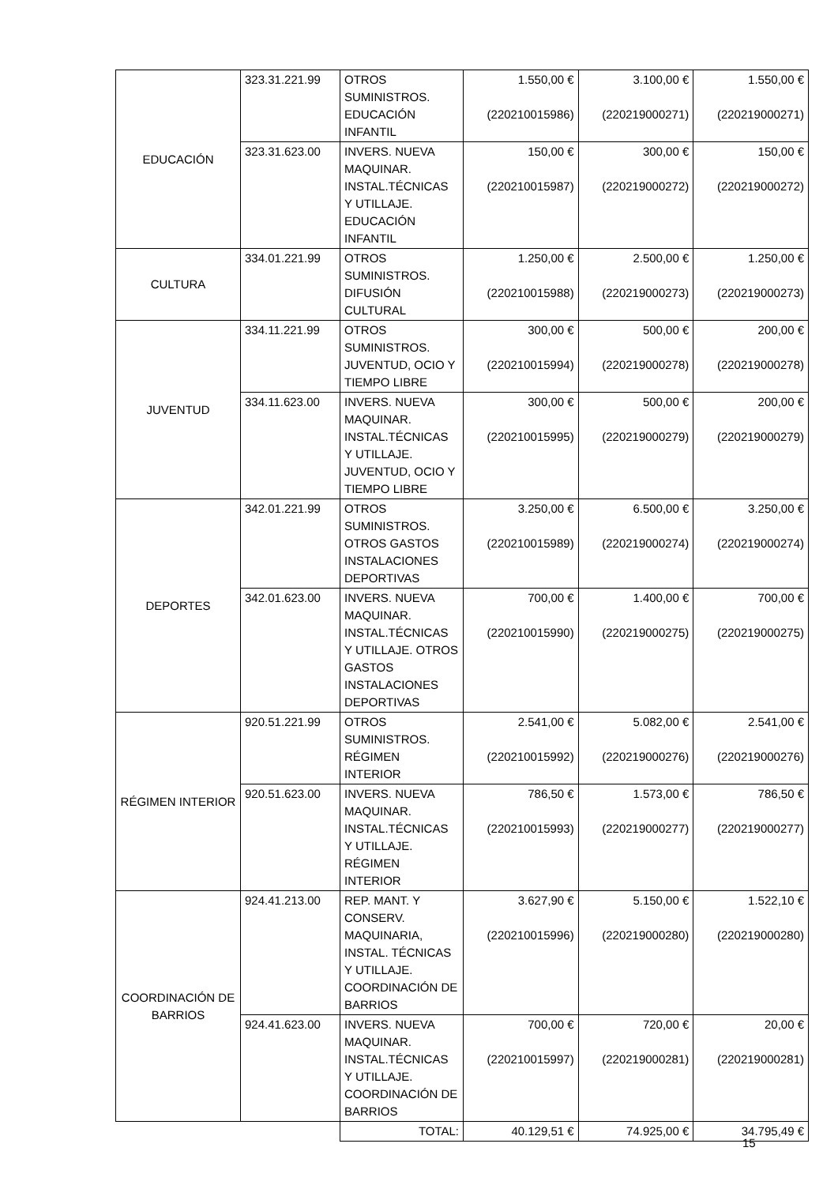| EDUCACIÓN | 323.31.221.99 | OTROS SUMINISTROS. EDUCACIÓN INFANTIL | 1.550,00 € (220210015986) | 3.100,00 € (220219000271) | 1.550,00 € (220219000271) |
| | 323.31.623.00 | INVERS. NUEVA MAQUINAR. INSTAL.TÉCNICAS Y UTILLAJE. EDUCACIÓN INFANTIL | 150,00 € (220210015987) | 300,00 € (220219000272) | 150,00 € (220219000272) |
| CULTURA | 334.01.221.99 | OTROS SUMINISTROS. DIFUSIÓN CULTURAL | 1.250,00 € (220210015988) | 2.500,00 € (220219000273) | 1.250,00 € (220219000273) |
| JUVENTUD | 334.11.221.99 | OTROS SUMINISTROS. JUVENTUD, OCIO Y TIEMPO LIBRE | 300,00 € (220210015994) | 500,00 € (220219000278) | 200,00 € (220219000278) |
| | 334.11.623.00 | INVERS. NUEVA MAQUINAR. INSTAL.TÉCNICAS Y UTILLAJE. JUVENTUD, OCIO Y TIEMPO LIBRE | 300,00 € (220210015995) | 500,00 € (220219000279) | 200,00 € (220219000279) |
| DEPORTES | 342.01.221.99 | OTROS SUMINISTROS. OTROS GASTOS INSTALACIONES DEPORTIVAS | 3.250,00 € (220210015989) | 6.500,00 € (220219000274) | 3.250,00 € (220219000274) |
| | 342.01.623.00 | INVERS. NUEVA MAQUINAR. INSTAL.TÉCNICAS Y UTILLAJE. OTROS GASTOS INSTALACIONES DEPORTIVAS | 700,00 € (220210015990) | 1.400,00 € (220219000275) | 700,00 € (220219000275) |
| RÉGIMEN INTERIOR | 920.51.221.99 | OTROS SUMINISTROS. RÉGIMEN INTERIOR | 2.541,00 € (220210015992) | 5.082,00 € (220219000276) | 2.541,00 € (220219000276) |
| | 920.51.623.00 | INVERS. NUEVA MAQUINAR. INSTAL.TÉCNICAS Y UTILLAJE. RÉGIMEN INTERIOR | 786,50 € (220210015993) | 1.573,00 € (220219000277) | 786,50 € (220219000277) |
| COORDINACIÓN DE BARRIOS | 924.41.213.00 | REP. MANT. Y CONSERV. MAQUINARIA, INSTAL. TÉCNICAS Y UTILLAJE. COORDINACIÓN DE BARRIOS | 3.627,90 € (220210015996) | 5.150,00 € (220219000280) | 1.522,10 € (220219000280) |
| | 924.41.623.00 | INVERS. NUEVA MAQUINAR. INSTAL.TÉCNICAS Y UTILLAJE. COORDINACIÓN DE BARRIOS | 700,00 € (220210015997) | 720,00 € (220219000281) | 20,00 € (220219000281) |
| | | TOTAL: | 40.129,51 € | 74.925,00 € | 34.795,49 € |
15